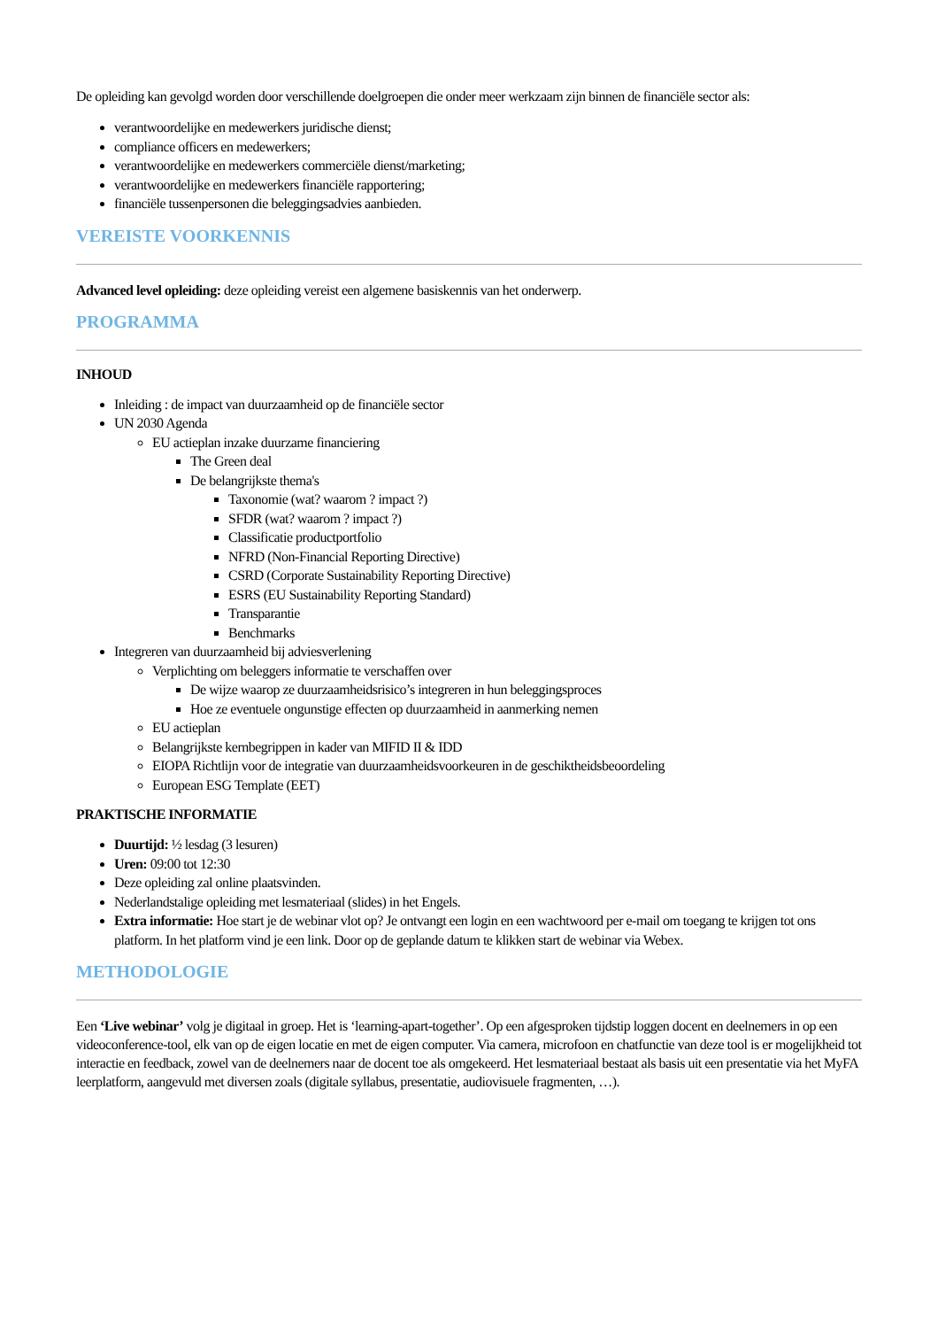De opleiding kan gevolgd worden door verschillende doelgroepen die onder meer werkzaam zijn binnen de financiële sector als:
verantwoordelijke en medewerkers juridische dienst;
compliance officers en medewerkers;
verantwoordelijke en medewerkers commerciële dienst/marketing;
verantwoordelijke en medewerkers financiële rapportering;
financiële tussenpersonen die beleggingsadvies aanbieden.
VEREISTE VOORKENNIS
Advanced level opleiding: deze opleiding vereist een algemene basiskennis van het onderwerp.
PROGRAMMA
INHOUD
Inleiding : de impact van duurzaamheid op de financiële sector
UN 2030 Agenda
EU actieplan inzake duurzame financiering
The Green deal
De belangrijkste thema's
Taxonomie (wat? waarom ? impact ?)
SFDR (wat? waarom ? impact ?)
Classificatie productportfolio
NFRD (Non-Financial Reporting Directive)
CSRD (Corporate Sustainability Reporting Directive)
ESRS (EU Sustainability Reporting Standard)
Transparantie
Benchmarks
Integreren van duurzaamheid bij adviesverlening
Verplichting om beleggers informatie te verschaffen over
De wijze waarop ze duurzaamheidsrisico’s integreren in hun beleggingsproces
Hoe ze eventuele ongunstige effecten op duurzaamheid in aanmerking nemen
EU actieplan
Belangrijkste kernbegrippen in kader van MIFID II & IDD
EIOPA Richtlijn voor de integratie van duurzaamheidsvoorkeuren in de geschiktheidsbeoordeling
European ESG Template (EET)
PRAKTISCHE INFORMATIE
Duurtijd: ½ lesdag (3 lesuren)
Uren: 09:00 tot 12:30
Deze opleiding zal online plaatsvinden.
Nederlandstalige opleiding met lesmateriaal (slides) in het Engels.
Extra informatie: Hoe start je de webinar vlot op? Je ontvangt een login en een wachtwoord per e-mail om toegang te krijgen tot ons platform. In het platform vind je een link. Door op de geplande datum te klikken start de webinar via Webex.
METHODOLOGIE
Een ‘Live webinar’ volg je digitaal in groep. Het is ‘learning-apart-together’. Op een afgesproken tijdstip loggen docent en deelnemers in op een videoconference-tool, elk van op de eigen locatie en met de eigen computer. Via camera, microfoon en chatfunctie van deze tool is er mogelijkheid tot interactie en feedback, zowel van de deelnemers naar de docent toe als omgekeerd. Het lesmateriaal bestaat als basis uit een presentatie via het MyFA leerplatform, aangevuld met diversen zoals (digitale syllabus, presentatie, audiovisuele fragmenten, …).